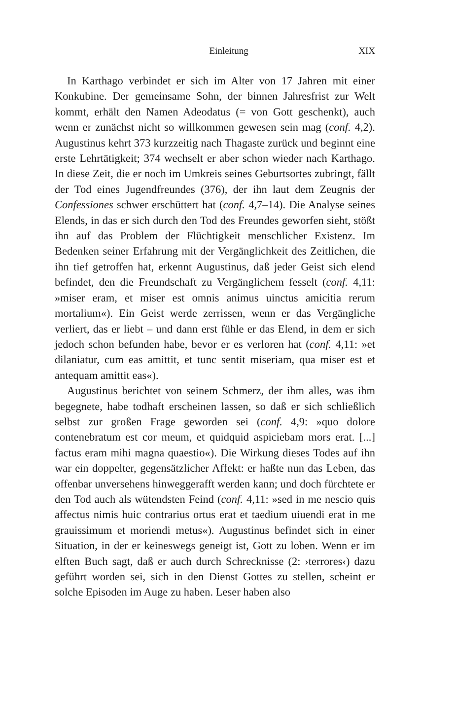Einleitung XIX
In Karthago verbindet er sich im Alter von 17 Jahren mit einer Konkubine. Der gemeinsame Sohn, der binnen Jahresfrist zur Welt kommt, erhält den Namen Adeodatus (= von Gott geschenkt), auch wenn er zunächst nicht so willkommen gewesen sein mag (conf. 4,2). Augustinus kehrt 373 kurzzeitig nach Thagaste zurück und beginnt eine erste Lehrtätigkeit; 374 wechselt er aber schon wieder nach Karthago. In diese Zeit, die er noch im Umkreis seines Geburtsortes zubringt, fällt der Tod eines Jugendfreundes (376), der ihn laut dem Zeugnis der Confessiones schwer erschüttert hat (conf. 4,7–14). Die Analyse seines Elends, in das er sich durch den Tod des Freundes geworfen sieht, stößt ihn auf das Problem der Flüchtigkeit menschlicher Existenz. Im Bedenken seiner Erfahrung mit der Vergänglichkeit des Zeitlichen, die ihn tief getroffen hat, erkennt Augustinus, daß jeder Geist sich elend befindet, den die Freundschaft zu Vergänglichem fesselt (conf. 4,11: »miser eram, et miser est omnis animus uinctus amicitia rerum mortalium«). Ein Geist werde zerrissen, wenn er das Vergängliche verliert, das er liebt – und dann erst fühle er das Elend, in dem er sich jedoch schon befunden habe, bevor er es verloren hat (conf. 4,11: »et dilaniatur, cum eas amittit, et tunc sentit miseriam, qua miser est et antequam amittit eas«).
Augustinus berichtet von seinem Schmerz, der ihm alles, was ihm begegnete, habe todhaft erscheinen lassen, so daß er sich schließlich selbst zur großen Frage geworden sei (conf. 4,9: »quo dolore contenebratum est cor meum, et quidquid aspiciebam mors erat. [...] factus eram mihi magna quaestio«). Die Wirkung dieses Todes auf ihn war ein doppelter, gegensätzlicher Affekt: er haßte nun das Leben, das offenbar unversehens hinweggerafft werden kann; und doch fürchtete er den Tod auch als wütendsten Feind (conf. 4,11: »sed in me nescio quis affectus nimis huic contrarius ortus erat et taedium uiuendi erat in me grauissimum et moriendi metus«). Augustinus befindet sich in einer Situation, in der er keineswegs geneigt ist, Gott zu loben. Wenn er im elften Buch sagt, daß er auch durch Schrecknisse (2: ›terrores‹) dazu geführt worden sei, sich in den Dienst Gottes zu stellen, scheint er solche Episoden im Auge zu haben. Leser haben also